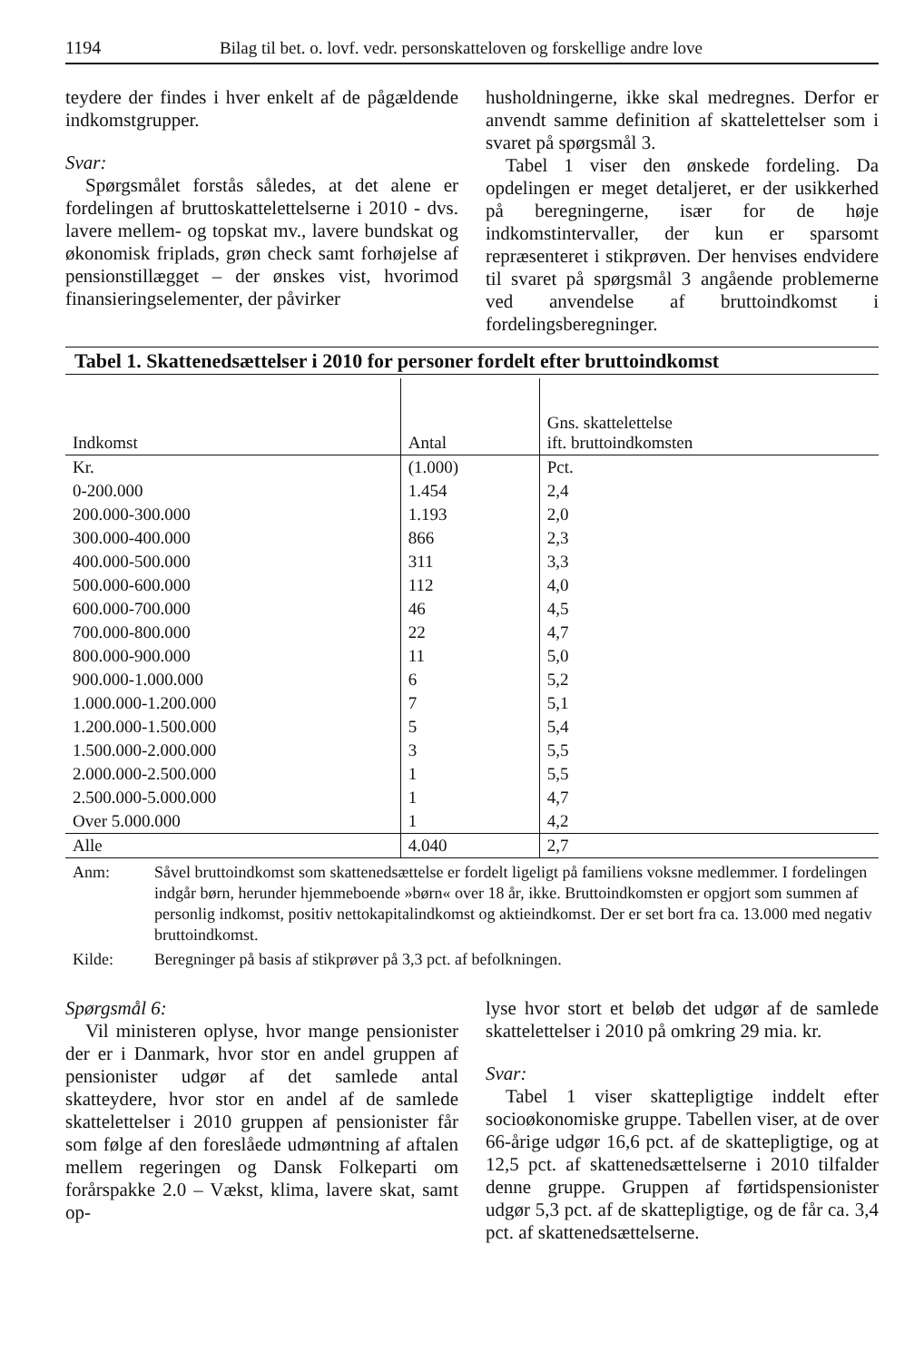1194 Bilag til bet. o. lovf. vedr. personskatteloven og forskellige andre love
teydere der findes i hver enkelt af de pågældende indkomstgrupper.
Svar:
Spørgsmålet forstås således, at det alene er fordelingen af bruttoskattelettelserne i 2010 - dvs. lavere mellem- og topskat mv., lavere bundskat og økonomisk friplads, grøn check samt forhøjelse af pensionstillægget – der ønskes vist, hvorimod finansieringselementer, der påvirker
husholdningerne, ikke skal medregnes. Derfor er anvendt samme definition af skattelettelser som i svaret på spørgsmål 3.
Tabel 1 viser den ønskede fordeling. Da opdelingen er meget detaljeret, er der usikkerhed på beregningerne, især for de høje indkomstintervaller, der kun er sparsomt repræsenteret i stikprøven. Der henvises endvidere til svaret på spørgsmål 3 angående problemerne ved anvendelse af bruttoindkomst i fordelingsberegninger.
Tabel 1. Skattenedsættelser i 2010 for personer fordelt efter bruttoindkomst
| Indkomst | Antal | Gns. skattelettelse ift. bruttoindkomsten |
| --- | --- | --- |
| Kr. | (1.000) | Pct. |
| 0-200.000 | 1.454 | 2,4 |
| 200.000-300.000 | 1.193 | 2,0 |
| 300.000-400.000 | 866 | 2,3 |
| 400.000-500.000 | 311 | 3,3 |
| 500.000-600.000 | 112 | 4,0 |
| 600.000-700.000 | 46 | 4,5 |
| 700.000-800.000 | 22 | 4,7 |
| 800.000-900.000 | 11 | 5,0 |
| 900.000-1.000.000 | 6 | 5,2 |
| 1.000.000-1.200.000 | 7 | 5,1 |
| 1.200.000-1.500.000 | 5 | 5,4 |
| 1.500.000-2.000.000 | 3 | 5,5 |
| 2.000.000-2.500.000 | 1 | 5,5 |
| 2.500.000-5.000.000 | 1 | 4,7 |
| Over 5.000.000 | 1 | 4,2 |
| Alle | 4.040 | 2,7 |
Anm: Såvel bruttoindkomst som skattenedsættelse er fordelt ligeligt på familiens voksne medlemmer. I fordelingen indgår børn, herunder hjemmeboende »børn« over 18 år, ikke. Bruttoindkomsten er opgjort som summen af personlig indkomst, positiv nettokapitalindkomst og aktieindkomst. Der er set bort fra ca. 13.000 med negativ bruttoindkomst.
Kilde: Beregninger på basis af stikprøver på 3,3 pct. af befolkningen.
Spørgsmål 6:
Vil ministeren oplyse, hvor mange pensionister der er i Danmark, hvor stor en andel gruppen af pensionister udgør af det samlede antal skatteydere, hvor stor en andel af de samlede skattelettelser i 2010 gruppen af pensionister får som følge af den foreslåede udmøntning af aftalen mellem regeringen og Dansk Folkeparti om forårspakke 2.0 – Vækst, klima, lavere skat, samt op-
lyse hvor stort et beløb det udgør af de samlede skattelettelser i 2010 på omkring 29 mia. kr.
Svar:
Tabel 1 viser skattepligtige inddelt efter socioøkonomiske gruppe. Tabellen viser, at de over 66-årige udgør 16,6 pct. af de skattepligtige, og at 12,5 pct. af skattenedsættelserne i 2010 tilfalder denne gruppe. Gruppen af førtidspensionister udgør 5,3 pct. af de skattepligtige, og de får ca. 3,4 pct. af skattenedsættelserne.